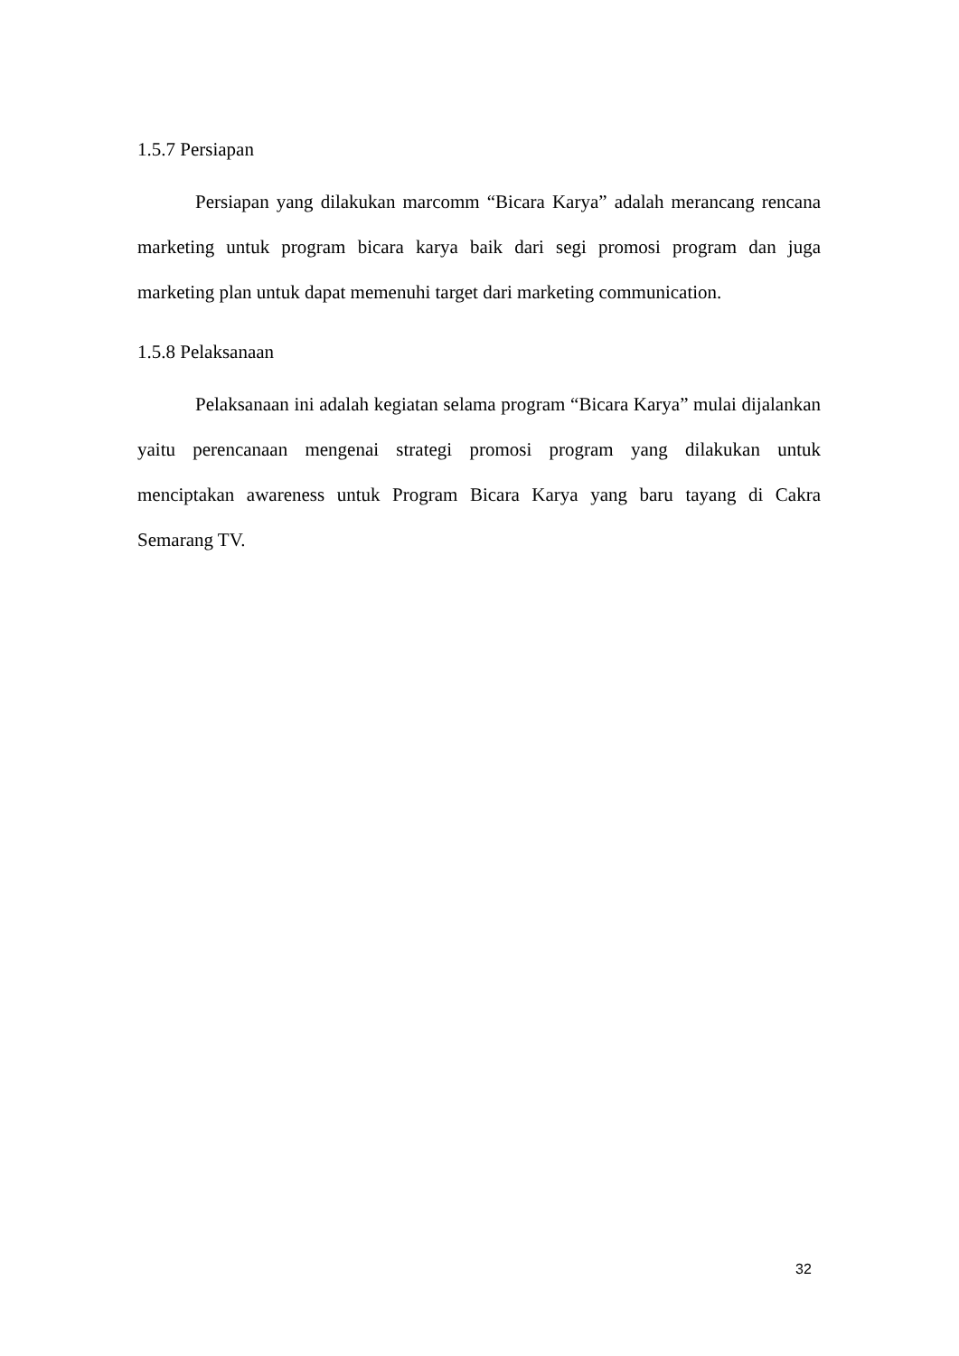1.5.7 Persiapan
Persiapan yang dilakukan marcomm “Bicara Karya” adalah merancang rencana marketing untuk program bicara karya baik dari segi promosi program dan juga marketing plan untuk dapat memenuhi target dari marketing communication.
1.5.8 Pelaksanaan
Pelaksanaan ini adalah kegiatan selama program “Bicara Karya” mulai dijalankan yaitu perencanaan mengenai strategi promosi program yang dilakukan untuk menciptakan awareness untuk Program Bicara Karya yang baru tayang di Cakra Semarang TV.
32